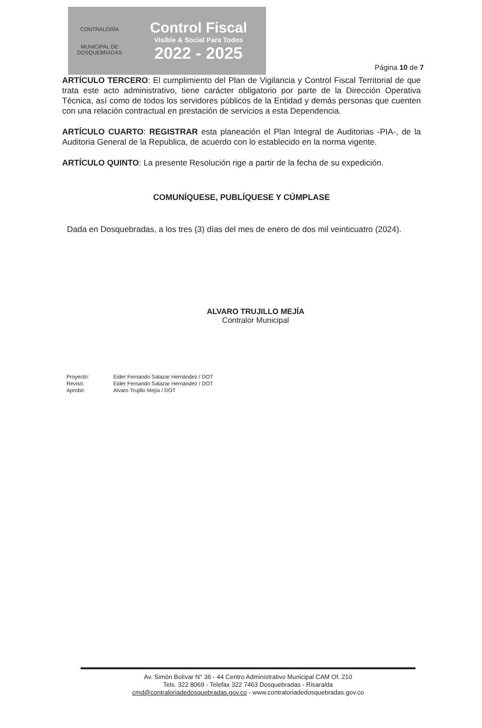CONTRALORÍA
MUNICIPAL DE DOSQUEBRADAS
Control Fiscal
Visible & Social Para Todos
2022 - 2025
Página 10 de 7
ARTÍCULO TERCERO: El cumplimiento del Plan de Vigilancia y Control Fiscal Territorial de que trata este acto administrativo, tiene carácter obligatorio por parte de la Dirección Operativa Técnica, así como de todos los servidores públicos de la Entidad y demás personas que cuenten con una relación contractual en prestación de servicios a esta Dependencia.
ARTÍCULO CUARTO: REGISTRAR esta planeación el Plan Integral de Auditorias -PIA-, de la Auditoria General de la Republica, de acuerdo con lo establecido en la norma vigente.
ARTÍCULO QUINTO: La presente Resolución rige a partir de la fecha de su expedición.
COMUNÍQUESE, PUBLÍQUESE Y CÚMPLASE
Dada en Dosquebradas, a los tres (3) días del mes de enero de dos mil veinticuatro (2024).
ALVARO TRUJILLO MEJÍA
Contralor Municipal
| Proyectó: | Eider Fernando Salazar Hernández / DOT |
| Revisó: | Eider Fernando Salazar Hernández / DOT |
| Aprobó: | Alvaro Trujillo Mejía / DOT |
Av. Simón Bolívar N° 36 - 44 Centro Administrativo Municipal CAM Of. 210
Tels. 322 8069 - Telefax 322 7463 Dosquebradas - Risaralda
cmd@contraloriadedosquebradas.gov.co - www.contraloriadedosquebradas.gov.co